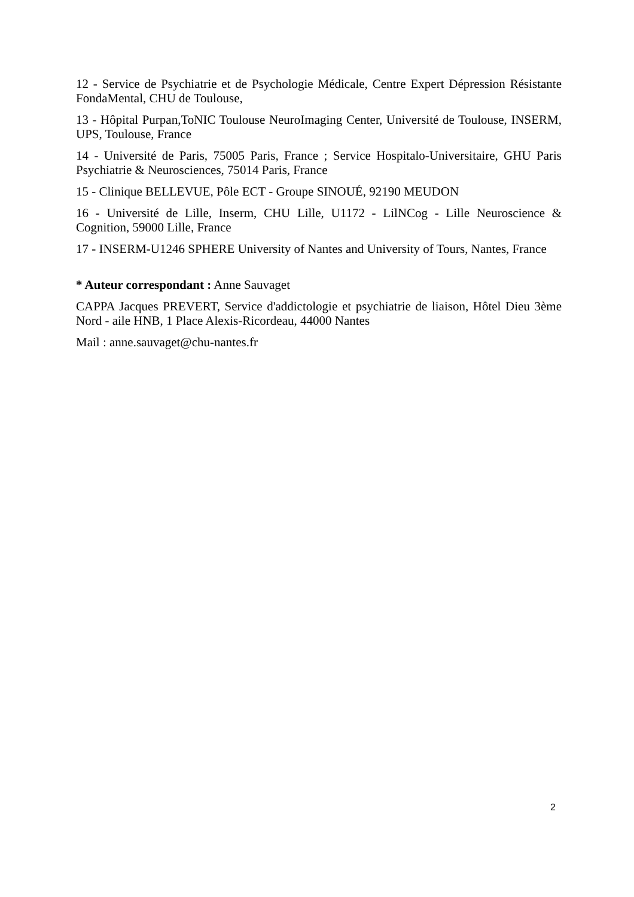12 - Service de Psychiatrie et de Psychologie Médicale, Centre Expert Dépression Résistante FondaMental, CHU de Toulouse,
13 - Hôpital Purpan,ToNIC Toulouse NeuroImaging Center, Université de Toulouse, INSERM, UPS, Toulouse, France
14 - Université de Paris, 75005 Paris, France ; Service Hospitalo-Universitaire, GHU Paris Psychiatrie & Neurosciences, 75014 Paris, France
15 - Clinique BELLEVUE, Pôle ECT - Groupe SINOUÉ, 92190 MEUDON
16 - Université de Lille, Inserm, CHU Lille, U1172 - LilNCog - Lille Neuroscience & Cognition, 59000 Lille, France
17 - INSERM-U1246 SPHERE University of Nantes and University of Tours, Nantes, France
* Auteur correspondant : Anne Sauvaget
CAPPA Jacques PREVERT, Service d'addictologie et psychiatrie de liaison, Hôtel Dieu 3ème Nord - aile HNB, 1 Place Alexis-Ricordeau, 44000 Nantes
Mail : anne.sauvaget@chu-nantes.fr
2